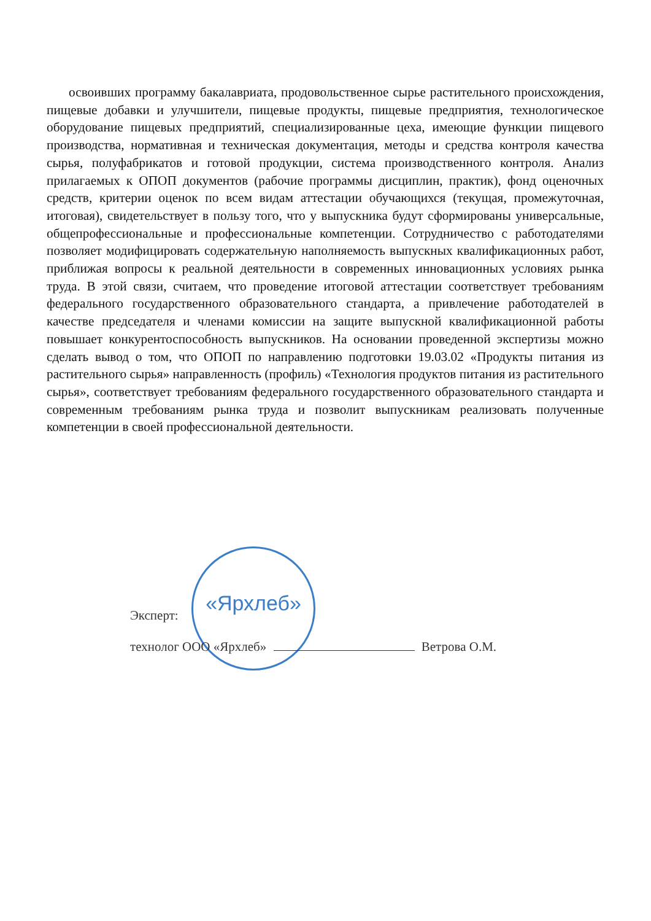освоивших программу бакалавриата, продовольственное сырье растительного происхождения, пищевые добавки и улучшители, пищевые продукты, пищевые предприятия, технологическое оборудование пищевых предприятий, специализированные цеха, имеющие функции пищевого производства, нормативная и техническая документация, методы и средства контроля качества сырья, полуфабрикатов и готовой продукции, система производственного контроля. Анализ прилагаемых к ОПОП документов (рабочие программы дисциплин, практик), фонд оценочных средств, критерии оценок по всем видам аттестации обучающихся (текущая, промежуточная, итоговая), свидетельствует в пользу того, что у выпускника будут сформированы универсальные, общепрофессиональные и профессиональные компетенции. Сотрудничество с работодателями позволяет модифицировать содержательную наполняемость выпускных квалификационных работ, приближая вопросы к реальной деятельности в современных инновационных условиях рынка труда. В этой связи, считаем, что проведение итоговой аттестации соответствует требованиям федерального государственного образовательного стандарта, а привлечение работодателей в качестве председателя и членами комиссии на защите выпускной квалификационной работы повышает конкурентоспособность выпускников. На основании проведенной экспертизы можно сделать вывод о том, что ОПОП по направлению подготовки 19.03.02 «Продукты питания из растительного сырья» направленность (профиль) «Технология продуктов питания из растительного сырья», соответствует требованиям федерального государственного образовательного стандарта и современным требованиям рынка труда и позволит выпускникам реализовать полученные компетенции в своей профессиональной деятельности.
«Ярхлеб»
Эксперт:
технолог ООО «Ярхлеб» Ветрова О.М.